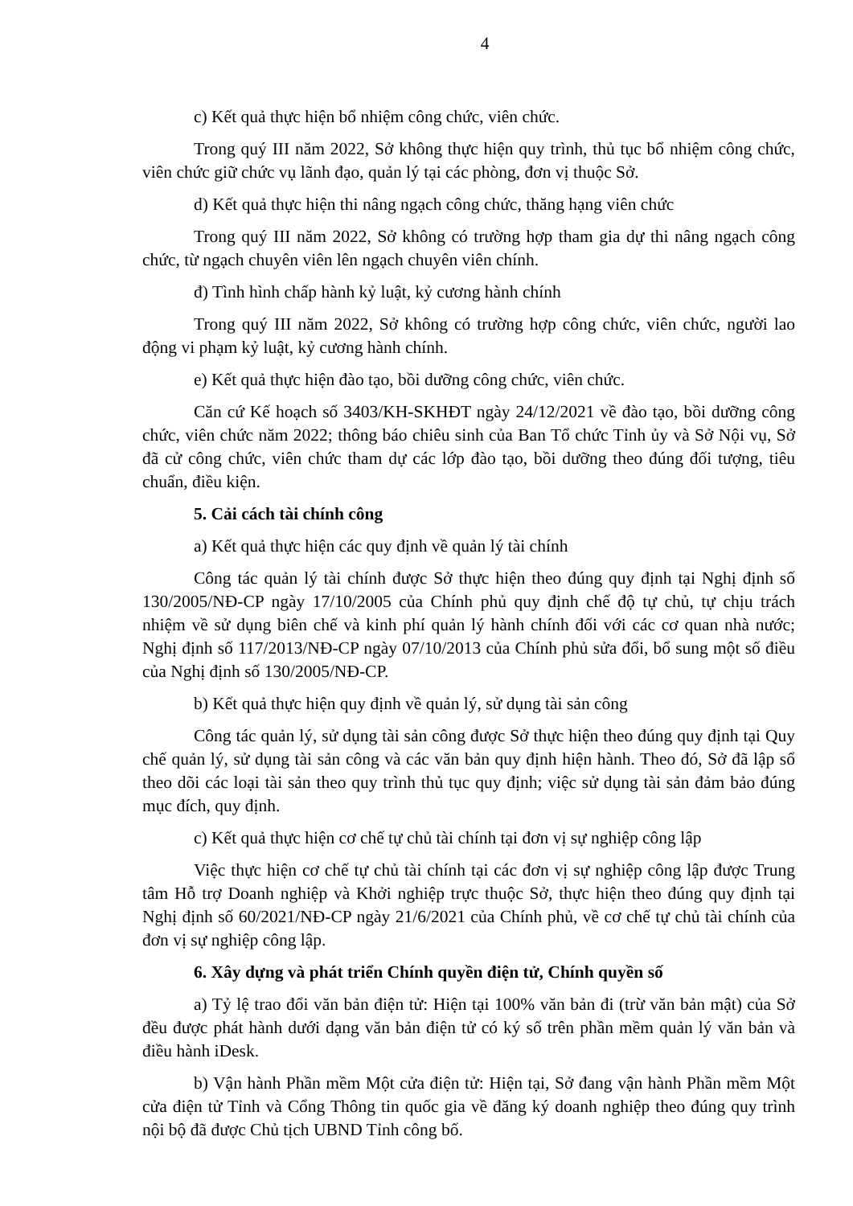4
c) Kết quả thực hiện bổ nhiệm công chức, viên chức.
Trong quý III năm 2022, Sở không thực hiện quy trình, thủ tục bổ nhiệm công chức, viên chức giữ chức vụ lãnh đạo, quản lý tại các phòng, đơn vị thuộc Sở.
d) Kết quả thực hiện thi nâng ngạch công chức, thăng hạng viên chức
Trong quý III năm 2022, Sở không có trường hợp tham gia dự thi nâng ngạch công chức, từ ngạch chuyên viên lên ngạch chuyên viên chính.
đ) Tình hình chấp hành kỷ luật, kỷ cương hành chính
Trong quý III năm 2022, Sở không có trường hợp công chức, viên chức, người lao động vi phạm kỷ luật, kỷ cương hành chính.
e) Kết quả thực hiện đào tạo, bồi dưỡng công chức, viên chức.
Căn cứ Kế hoạch số 3403/KH-SKHĐT ngày 24/12/2021 về đào tạo, bồi dưỡng công chức, viên chức năm 2022; thông báo chiêu sinh của Ban Tổ chức Tỉnh ủy và Sở Nội vụ, Sở đã cử công chức, viên chức tham dự các lớp đào tạo, bồi dưỡng theo đúng đối tượng, tiêu chuẩn, điều kiện.
5. Cải cách tài chính công
a) Kết quả thực hiện các quy định về quản lý tài chính
Công tác quản lý tài chính được Sở thực hiện theo đúng quy định tại Nghị định số 130/2005/NĐ-CP ngày 17/10/2005 của Chính phủ quy định chế độ tự chủ, tự chịu trách nhiệm về sử dụng biên chế và kinh phí quản lý hành chính đối với các cơ quan nhà nước; Nghị định số 117/2013/NĐ-CP ngày 07/10/2013 của Chính phủ sửa đổi, bổ sung một số điều của Nghị định số 130/2005/NĐ-CP.
b) Kết quả thực hiện quy định về quản lý, sử dụng tài sản công
Công tác quản lý, sử dụng tài sản công được Sở thực hiện theo đúng quy định tại Quy chế quản lý, sử dụng tài sản công và các văn bản quy định hiện hành. Theo đó, Sở đã lập sổ theo dõi các loại tài sản theo quy trình thủ tục quy định; việc sử dụng tài sản đảm bảo đúng mục đích, quy định.
c) Kết quả thực hiện cơ chế tự chủ tài chính tại đơn vị sự nghiệp công lập
Việc thực hiện cơ chế tự chủ tài chính tại các đơn vị sự nghiệp công lập được Trung tâm Hỗ trợ Doanh nghiệp và Khởi nghiệp trực thuộc Sở, thực hiện theo đúng quy định tại Nghị định số 60/2021/NĐ-CP ngày 21/6/2021 của Chính phủ, về cơ chế tự chủ tài chính của đơn vị sự nghiệp công lập.
6. Xây dựng và phát triển Chính quyền điện tử, Chính quyền số
a) Tỷ lệ trao đổi văn bản điện tử: Hiện tại 100% văn bản đi (trừ văn bản mật) của Sở đều được phát hành dưới dạng văn bản điện tử có ký số trên phần mềm quản lý văn bản và điều hành iDesk.
b) Vận hành Phần mềm Một cửa điện tử: Hiện tại, Sở đang vận hành Phần mềm Một cửa điện tử Tỉnh và Cổng Thông tin quốc gia về đăng ký doanh nghiệp theo đúng quy trình nội bộ đã được Chủ tịch UBND Tỉnh công bố.